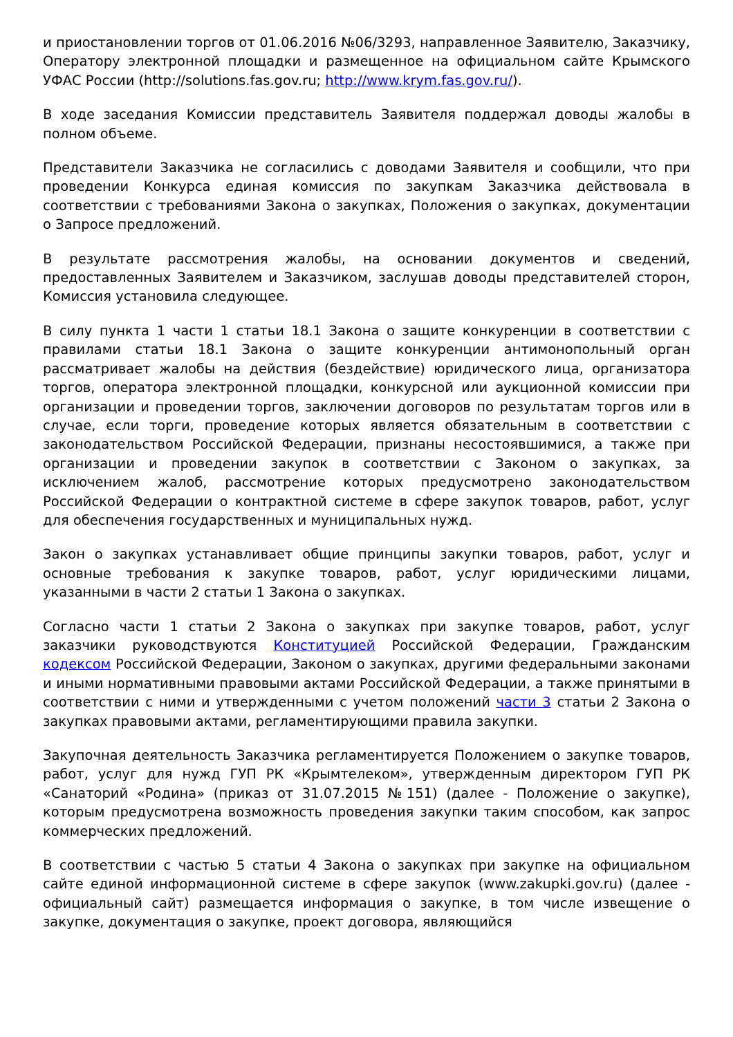и приостановлении торгов от 01.06.2016 №06/3293, направленное Заявителю, Заказчику, Оператору электронной площадки и размещенное на официальном сайте Крымского УФАС России (http://solutions.fas.gov.ru; http://www.krym.fas.gov.ru/).
В ходе заседания Комиссии представитель Заявителя поддержал доводы жалобы в полном объеме.
Представители Заказчика не согласились с доводами Заявителя и сообщили, что при проведении Конкурса единая комиссия по закупкам Заказчика действовала в соответствии с требованиями Закона о закупках, Положения о закупках, документации о Запросе предложений.
В результате рассмотрения жалобы, на основании документов и сведений, предоставленных Заявителем и Заказчиком, заслушав доводы представителей сторон, Комиссия установила следующее.
В силу пункта 1 части 1 статьи 18.1 Закона о защите конкуренции в соответствии с правилами статьи 18.1 Закона о защите конкуренции антимонопольный орган рассматривает жалобы на действия (бездействие) юридического лица, организатора торгов, оператора электронной площадки, конкурсной или аукционной комиссии при организации и проведении торгов, заключении договоров по результатам торгов или в случае, если торги, проведение которых является обязательным в соответствии с законодательством Российской Федерации, признаны несостоявшимися, а также при организации и проведении закупок в соответствии с Законом о закупках, за исключением жалоб, рассмотрение которых предусмотрено законодательством Российской Федерации о контрактной системе в сфере закупок товаров, работ, услуг для обеспечения государственных и муниципальных нужд.
Закон о закупках устанавливает общие принципы закупки товаров, работ, услуг и основные требования к закупке товаров, работ, услуг юридическими лицами, указанными в части 2 статьи 1 Закона о закупках.
Согласно части 1 статьи 2 Закона о закупках при закупке товаров, работ, услуг заказчики руководствуются Конституцией Российской Федерации, Гражданским кодексом Российской Федерации, Законом о закупках, другими федеральными законами и иными нормативными правовыми актами Российской Федерации, а также принятыми в соответствии с ними и утвержденными с учетом положений части 3 статьи 2 Закона о закупках правовыми актами, регламентирующими правила закупки.
Закупочная деятельность Заказчика регламентируется Положением о закупке товаров, работ, услуг для нужд ГУП РК «Крымтелеком», утвержденным директором ГУП РК «Санаторий «Родина» (приказ от 31.07.2015 №151) (далее - Положение о закупке), которым предусмотрена возможность проведения закупки таким способом, как запрос коммерческих предложений.
В соответствии с частью 5 статьи 4 Закона о закупках при закупке на официальном сайте единой информационной системе в сфере закупок (www.zakupki.gov.ru) (далее - официальный сайт) размещается информация о закупке, в том числе извещение о закупке, документация о закупке, проект договора, являющийся